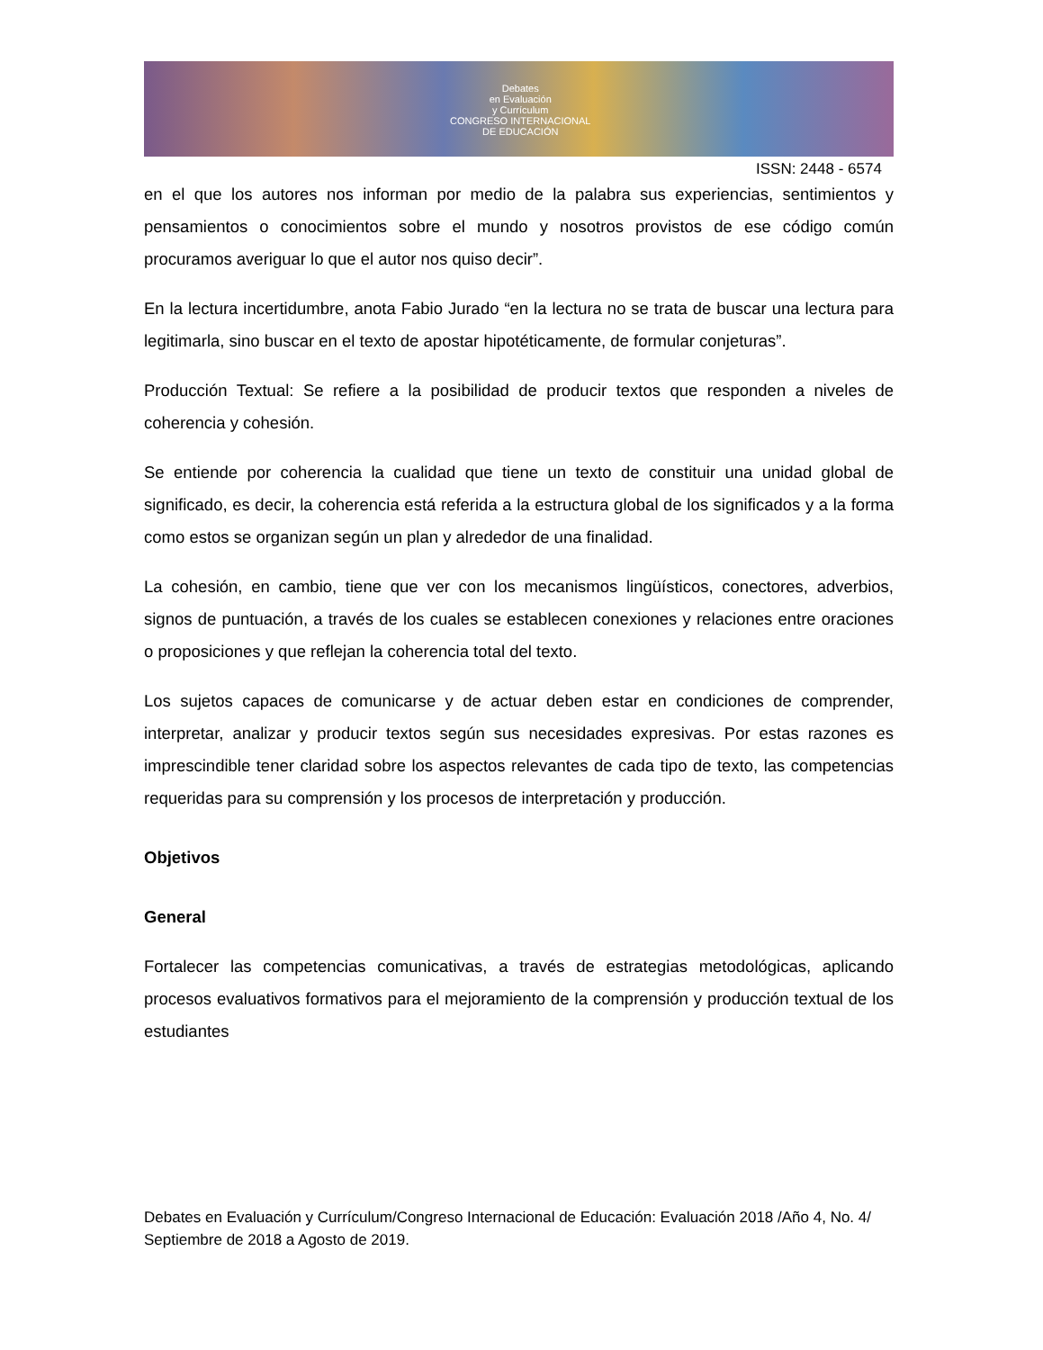Debates
en Evaluación
y Currículum
CONGRESO INTERNACIONAL
DE EDUCACIÓN
ISSN: 2448 - 6574
en el que los autores nos informan por medio de la palabra sus experiencias, sentimientos y pensamientos o conocimientos sobre el mundo y nosotros provistos de ese código común procuramos averiguar lo que el autor nos quiso decir”.
En la lectura incertidumbre, anota Fabio Jurado “en la lectura no se trata de buscar una lectura para legitimarla, sino buscar en el texto de apostar hipotéticamente, de formular conjeturas”.
Producción Textual: Se refiere a la posibilidad de producir textos que responden a niveles de coherencia y cohesión.
Se entiende por coherencia la cualidad que tiene un texto de constituir una unidad global de significado, es decir, la coherencia está referida a la estructura global de los significados y a la forma como estos se organizan según un plan y alrededor de una finalidad.
La cohesión, en cambio, tiene que ver con los mecanismos lingüísticos, conectores, adverbios, signos de puntuación, a través de los cuales se establecen conexiones y relaciones entre oraciones o proposiciones y que reflejan la coherencia total del texto.
Los sujetos capaces de comunicarse y de actuar deben estar en condiciones de comprender, interpretar, analizar y producir textos según sus necesidades expresivas. Por estas razones es imprescindible tener claridad sobre los aspectos relevantes de cada tipo de texto, las competencias requeridas para su comprensión y los procesos de interpretación y producción.
Objetivos
General
Fortalecer las competencias comunicativas, a través de estrategias metodológicas, aplicando procesos evaluativos formativos para el mejoramiento de la comprensión y producción textual de los estudiantes
Debates en Evaluación y Currículum/Congreso Internacional de Educación: Evaluación 2018 /Año 4, No. 4/ Septiembre de 2018 a Agosto de 2019.